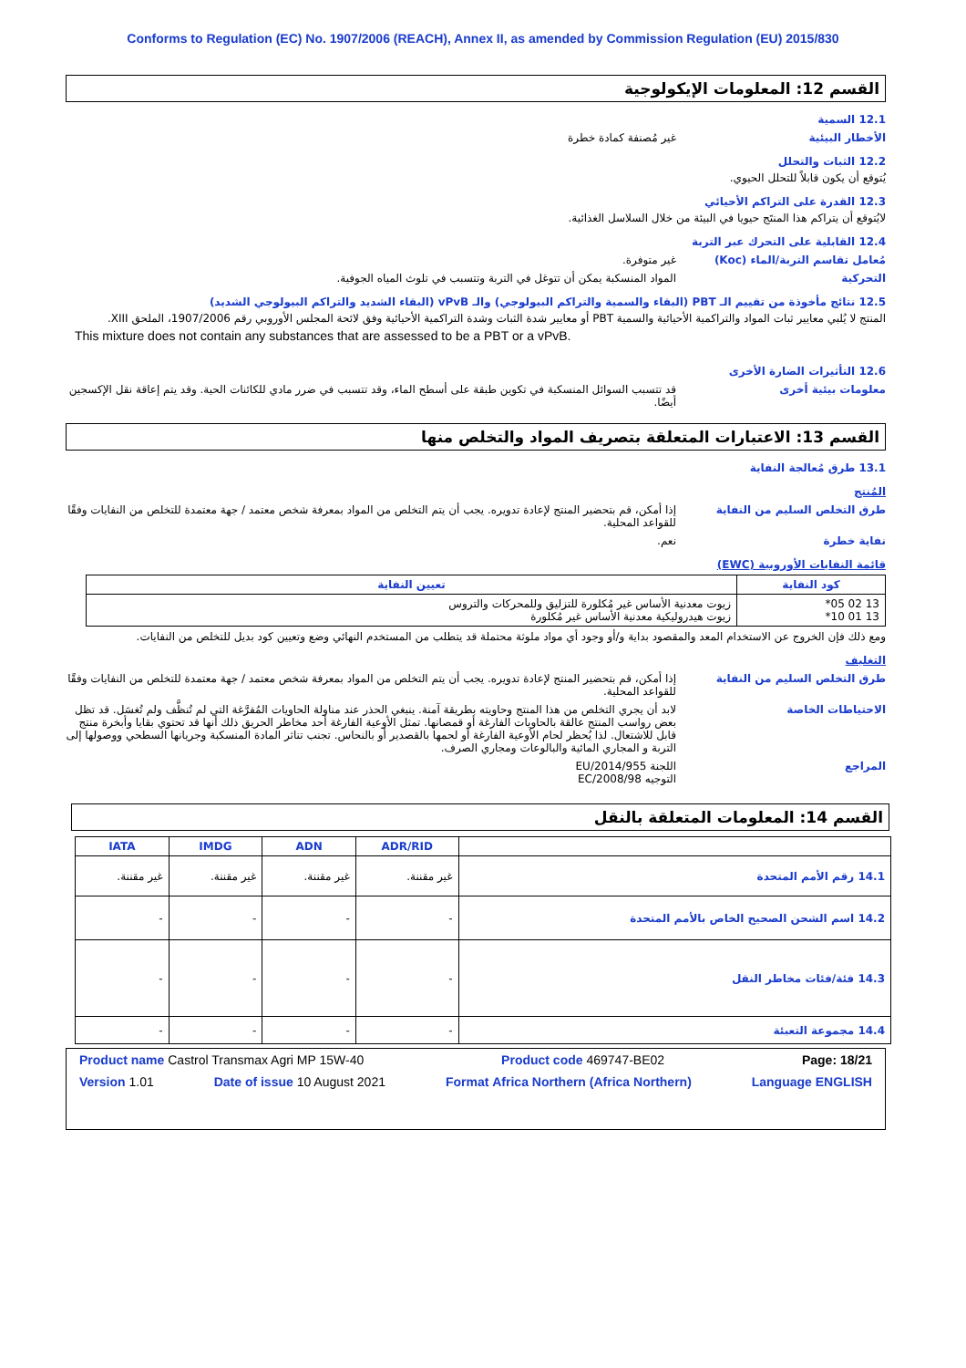Conforms to Regulation (EC) No. 1907/2006 (REACH), Annex II, as amended by Commission Regulation (EU) 2015/830
القسم 12: المعلومات الإيكولوجية
12.1 السمية
الأخطار البيئية غير مُصنفة كمادة خطرة
12.2 الثبات والتحلل
يُتوقع أن يكون قابلاً للتحلل الحيوي.
12.3 القدرة على التراكم الأحيائي
لايُتوقع أن يتراكم هذا المنتَج حيويا في البيئة من خلال السلاسل الغذائية.
12.4 القابلية على التحرك عبر التربة
مُعامل تقاسم التربة/الماء (Koc) غير متوفرة.
التحركية المواد المنسكبة يمكن أن تتوغل في التربة وتتسبب في تلوث المياه الجوفية.
12.5 نتائج مأخوذة من تقييم الـ PBT (البقاء والسمية والتراكم البيولوجي) والـ vPvB (البقاء الشديد والتراكم البيولوجي الشديد)
المنتج لا يُلبي معايير ثبات المواد والتراكمية الأحيائية والسمية PBT أو معايير شدة الثبات وشدة التراكمية الأحيائية وفق لائحة المجلس الأوروبي رقم 1907/2006، الملحق XIII.
This mixture does not contain any substances that are assessed to be a PBT or a vPvB.
12.6 التأثيرات الضارة الأخرى
معلومات بيئية أخرى قد تتسبب السوائل المنسكبة في تكوين طبقة على أسطح الماء، وقد تتسبب في ضرر مادي للكائنات الحية. وقد يتم إعاقة نقل الإكسجين أيضًا.
القسم 13: الاعتبارات المتعلقة بتصريف المواد والتخلص منها
13.1 طرق مُعالجة النفاية
المُنتج
طرق التخلص السليم من النفاية إذا أمكن، قم بتحضير المنتج لإعادة تدويره. يجب أن يتم التخلص من المواد بمعرفة شخص معتمد / جهة معتمدة للتخلص من النفايات وفقًا للقواعد المحلية.
نفاية خطرة نعم.
قائمة النفايات الأوروبية (EWC)
| كود النفاية | تعيين النفاية |
| --- | --- |
| 13 02 05* 13 01 10* | زيوت معدنية الأساس غير مُكلورة للتزليق وللمحركات والتروس زيوت هيدروليكية معدنية الأساس غير مُكلورة |
ومع ذلك فإن الخروج عن الاستخدام المعد والمقصود بداية و/أو وجود أي مواد ملوثة محتملة قد يتطلب من المستخدم النهائي وضع وتعيين كود بديل للتخلص من النفايات.
التغليف
طرق التخلص السليم من النفاية إذا أمكن، قم بتحضير المنتج لإعادة تدويره. يجب أن يتم التخلص من المواد بمعرفة شخص معتمد / جهة معتمدة للتخلص من النفايات وفقًا للقواعد المحلية.
الاحتياطات الخاصة لابد أن يجري التخلص من هذا المنتج وحاويته بطريقة آمنة. ينبغي الحذر عند مناولة الحاويات المُفرَّغة التي لم تُنظَّف ولم تُغسَل. قد تظل بعض رواسب المنتج عالقة بالحاويات الفارغة أو قمصانها. تمثل الأوعية الفارغة أحد مخاطر الحريق ذلك أنها قد تحتوي بقايا وأبخرة منتج قابل للاشتعال. لذا يُحظر لحام الأوعية الفارغة أو لحمها بالقصدير أو بالنحاس. تجنب تناثر المادة المنسكبة وجريانها السطحي ووصولها إلى التربة و المجاري المائية والبالوعات ومجاري الصرف.
المراجع اللجنة EU/2014/955
التوجيه EC/2008/98
القسم 14: المعلومات المتعلقة بالنقل
| | ADR/RID | ADN | IMDG | IATA |
| --- | --- | --- | --- | --- |
| 14.1 رقم الأمم المتحدة | غير مقننة. | غير مقننة. | غير مقننة. | غير مقننة. |
| 14.2 اسم الشحن الصحيح الخاص بالأمم المتحدة | - | - | - | - |
| 14.3 فئة/فئات مخاطر النقل | - | - | - | - |
| 14.4 مجموعة التعبئة | - | - | - | - |
Product name Castrol Transmax Agri MP 15W-40 Product code 469747-BE02 Page: 18/21
Version 1.01 Date of issue 10 August 2021 Format Africa Northern (Africa Northern) Language ENGLISH